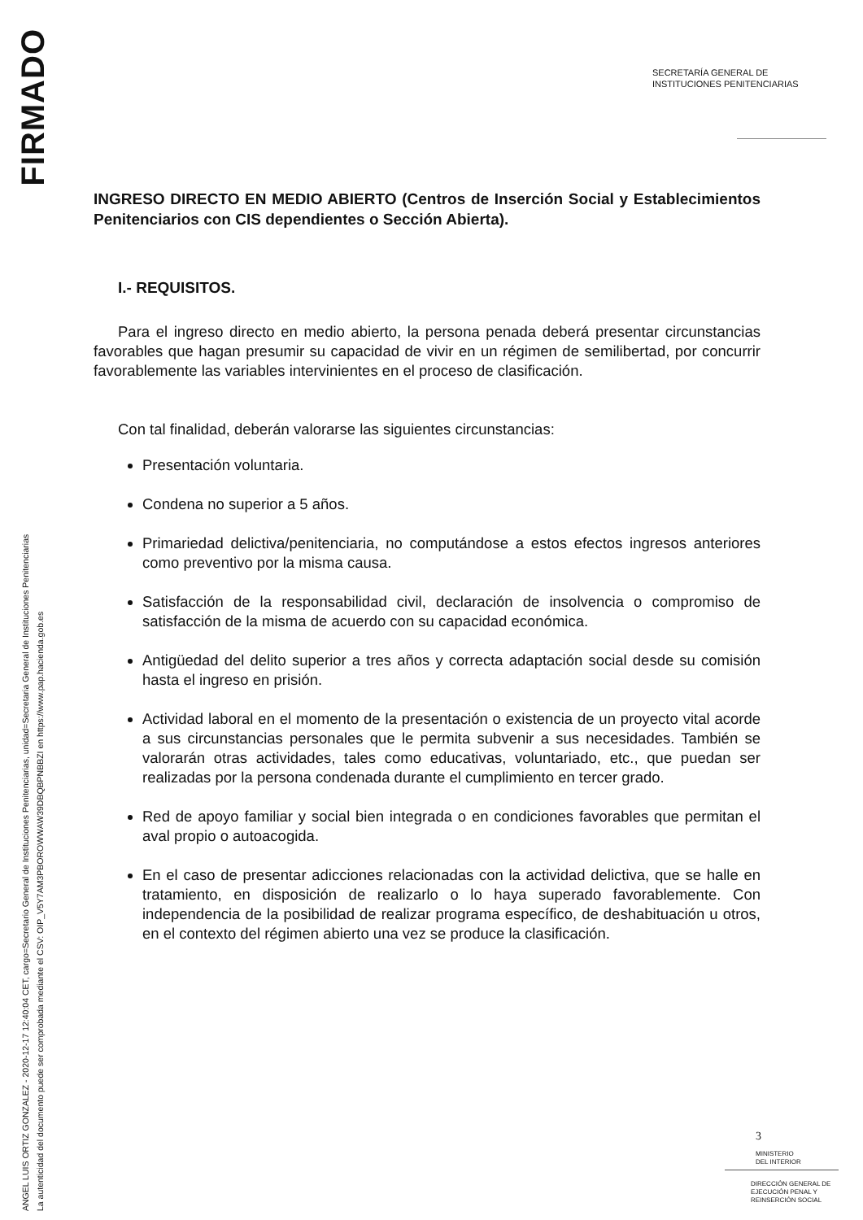FIRMADO
ANGEL LUIS ORTIZ GONZALEZ - 2020-12-17 12:40:04 CET, cargo=Secretario General de Instituciones Penitenciarias, unidad=Secretaria General de Instituciones Penitenciarias
La autenticidad del documento puede ser comprobada mediante el CSV: OIP_V5Y7AM3PBOROWWAW39DBQBPNBBZI en https://www.pap.hacienda.gob.es
SECRETARÍA GENERAL DE
INSTITUCIONES PENITENCIARIAS
INGRESO DIRECTO EN MEDIO ABIERTO (Centros de Inserción Social y Establecimientos Penitenciarios con CIS dependientes o Sección Abierta).
I.- REQUISITOS.
Para el ingreso directo en medio abierto, la persona penada deberá presentar circunstancias favorables que hagan presumir su capacidad de vivir en un régimen de semilibertad, por concurrir favorablemente las variables intervinientes en el proceso de clasificación.
Con tal finalidad, deberán valorarse las siguientes circunstancias:
Presentación voluntaria.
Condena no superior a 5 años.
Primariedad delictiva/penitenciaria, no computándose a estos efectos ingresos anteriores como preventivo por la misma causa.
Satisfacción de la responsabilidad civil, declaración de insolvencia o compromiso de satisfacción de la misma de acuerdo con su capacidad económica.
Antigüedad del delito superior a tres años y correcta adaptación social desde su comisión hasta el ingreso en prisión.
Actividad laboral en el momento de la presentación o existencia de un proyecto vital acorde a sus circunstancias personales que le permita subvenir a sus necesidades. También se valorarán otras actividades, tales como educativas, voluntariado, etc., que puedan ser realizadas por la persona condenada durante el cumplimiento en tercer grado.
Red de apoyo familiar y social bien integrada o en condiciones favorables que permitan el aval propio o autoacogida.
En el caso de presentar adicciones relacionadas con la actividad delictiva, que se halle en tratamiento, en disposición de realizarlo o lo haya superado favorablemente. Con independencia de la posibilidad de realizar programa específico, de deshabituación u otros, en el contexto del régimen abierto una vez se produce la clasificación.
3
MINISTERIO
DEL INTERIOR
DIRECCIÓN GENERAL DE
EJECUCIÓN PENAL Y
REINSERCIÓN SOCIAL